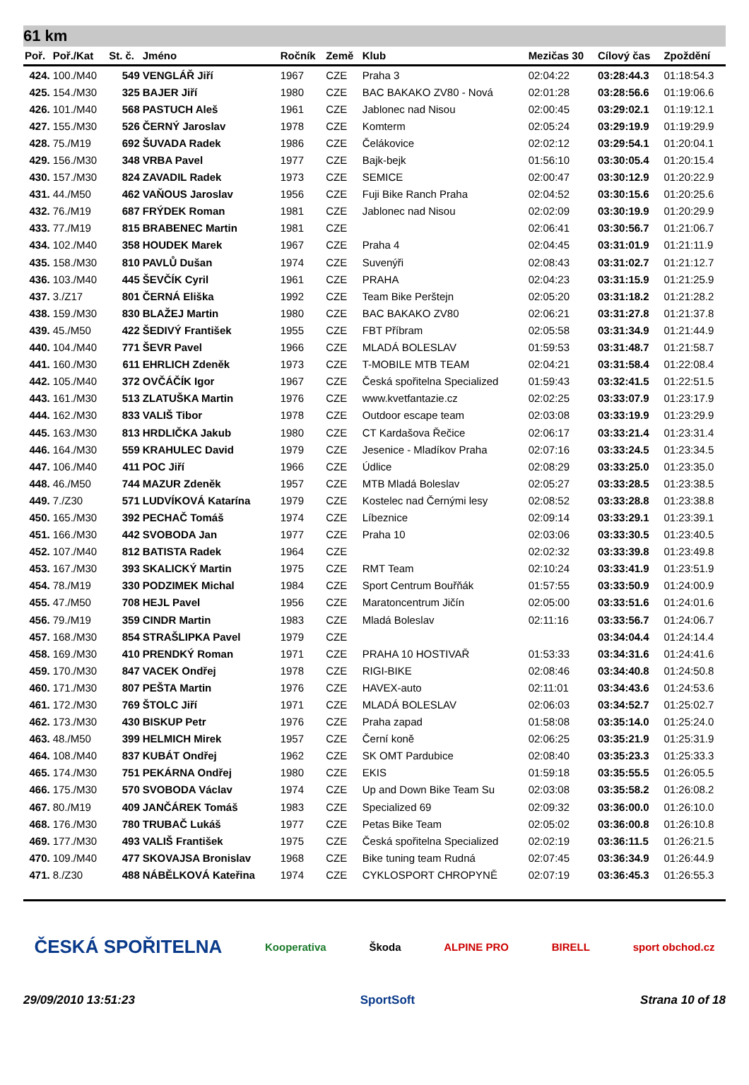61 km
| Poř. | Poř./Kat | St. č. | Jméno | Ročník | Země | Klub | Mezičas 30 | Cílový čas | Zpoždění |
| --- | --- | --- | --- | --- | --- | --- | --- | --- | --- |
| 424. | 100./M40 | 549 | VENGLÁŘ Jiří | 1967 | CZE | Praha 3 | 02:04:22 | 03:28:44.3 | 01:18:54.3 |
| 425. | 154./M30 | 325 | BAJER Jiří | 1980 | CZE | BAC BAKAKO ZV80 - Nová | 02:01:28 | 03:28:56.6 | 01:19:06.6 |
| 426. | 101./M40 | 568 | PASTUCH Aleš | 1961 | CZE | Jablonec nad Nisou | 02:00:45 | 03:29:02.1 | 01:19:12.1 |
| 427. | 155./M30 | 526 | ČERNÝ Jaroslav | 1978 | CZE | Komterm | 02:05:24 | 03:29:19.9 | 01:19:29.9 |
| 428. | 75./M19 | 692 | ŠUVADA Radek | 1986 | CZE | Čelákovice | 02:02:12 | 03:29:54.1 | 01:20:04.1 |
| 429. | 156./M30 | 348 | VRBA Pavel | 1977 | CZE | Bajk-bejk | 01:56:10 | 03:30:05.4 | 01:20:15.4 |
| 430. | 157./M30 | 824 | ZAVADIL Radek | 1973 | CZE | SEMICE | 02:00:47 | 03:30:12.9 | 01:20:22.9 |
| 431. | 44./M50 | 462 | VAŇOUS Jaroslav | 1956 | CZE | Fuji Bike Ranch Praha | 02:04:52 | 03:30:15.6 | 01:20:25.6 |
| 432. | 76./M19 | 687 | FRÝDEK Roman | 1981 | CZE | Jablonec nad Nisou | 02:02:09 | 03:30:19.9 | 01:20:29.9 |
| 433. | 77./M19 | 815 | BRABENEC Martin | 1981 | CZE | | 02:06:41 | 03:30:56.7 | 01:21:06.7 |
| 434. | 102./M40 | 358 | HOUDEK Marek | 1967 | CZE | Praha 4 | 02:04:45 | 03:31:01.9 | 01:21:11.9 |
| 435. | 158./M30 | 810 | PAVLŮ Dušan | 1974 | CZE | Suvenýři | 02:08:43 | 03:31:02.7 | 01:21:12.7 |
| 436. | 103./M40 | 445 | ŠEVČÍK Cyril | 1961 | CZE | PRAHA | 02:04:23 | 03:31:15.9 | 01:21:25.9 |
| 437. | 3./Z17 | 801 | ČERNÁ Eliška | 1992 | CZE | Team Bike Perštejn | 02:05:20 | 03:31:18.2 | 01:21:28.2 |
| 438. | 159./M30 | 830 | BLAŽEJ Martin | 1980 | CZE | BAC BAKAKO ZV80 | 02:06:21 | 03:31:27.8 | 01:21:37.8 |
| 439. | 45./M50 | 422 | ŠEDIVÝ František | 1955 | CZE | FBT Příbram | 02:05:58 | 03:31:34.9 | 01:21:44.9 |
| 440. | 104./M40 | 771 | ŠEVR Pavel | 1966 | CZE | MLADÁ BOLESLAV | 01:59:53 | 03:31:48.7 | 01:21:58.7 |
| 441. | 160./M30 | 611 | EHRLICH Zdeněk | 1973 | CZE | T-MOBILE MTB TEAM | 02:04:21 | 03:31:58.4 | 01:22:08.4 |
| 442. | 105./M40 | 372 | OVČÁČÍK Igor | 1967 | CZE | Česká spořitelna Specialized | 01:59:43 | 03:32:41.5 | 01:22:51.5 |
| 443. | 161./M30 | 513 | ZLATUŠKA Martin | 1976 | CZE | www.kvetfantazie.cz | 02:02:25 | 03:33:07.9 | 01:23:17.9 |
| 444. | 162./M30 | 833 | VALIŠ Tibor | 1978 | CZE | Outdoor escape team | 02:03:08 | 03:33:19.9 | 01:23:29.9 |
| 445. | 163./M30 | 813 | HRDLIČKA Jakub | 1980 | CZE | CT Kardašova Řečice | 02:06:17 | 03:33:21.4 | 01:23:31.4 |
| 446. | 164./M30 | 559 | KRAHULEC David | 1979 | CZE | Jesenice - Mladíkov Praha | 02:07:16 | 03:33:24.5 | 01:23:34.5 |
| 447. | 106./M40 | 411 | POC Jiří | 1966 | CZE | Údlice | 02:08:29 | 03:33:25.0 | 01:23:35.0 |
| 448. | 46./M50 | 744 | MAZUR Zdeněk | 1957 | CZE | MTB Mladá Boleslav | 02:05:27 | 03:33:28.5 | 01:23:38.5 |
| 449. | 7./Z30 | 571 | LUDVÍKOVÁ Katarína | 1979 | CZE | Kostelec nad Černými lesy | 02:08:52 | 03:33:28.8 | 01:23:38.8 |
| 450. | 165./M30 | 392 | PECHAČ Tomáš | 1974 | CZE | Líbeznice | 02:09:14 | 03:33:29.1 | 01:23:39.1 |
| 451. | 166./M30 | 442 | SVOBODA Jan | 1977 | CZE | Praha 10 | 02:03:06 | 03:33:30.5 | 01:23:40.5 |
| 452. | 107./M40 | 812 | BATISTA Radek | 1964 | CZE | | 02:02:32 | 03:33:39.8 | 01:23:49.8 |
| 453. | 167./M30 | 393 | SKALICKÝ Martin | 1975 | CZE | RMT Team | 02:10:24 | 03:33:41.9 | 01:23:51.9 |
| 454. | 78./M19 | 330 | PODZIMEK Michal | 1984 | CZE | Sport Centrum Bouřňák | 01:57:55 | 03:33:50.9 | 01:24:00.9 |
| 455. | 47./M50 | 708 | HEJL Pavel | 1956 | CZE | Maratoncentrum Jičín | 02:05:00 | 03:33:51.6 | 01:24:01.6 |
| 456. | 79./M19 | 359 | CINDR Martin | 1983 | CZE | Mladá Boleslav | 02:11:16 | 03:33:56.7 | 01:24:06.7 |
| 457. | 168./M30 | 854 | STRAŠLIPKA Pavel | 1979 | CZE | | | 03:34:04.4 | 01:24:14.4 |
| 458. | 169./M30 | 410 | PRENDKÝ Roman | 1971 | CZE | PRAHA 10 HOSTIVAŘ | 01:53:33 | 03:34:31.6 | 01:24:41.6 |
| 459. | 170./M30 | 847 | VACEK Ondřej | 1978 | CZE | RIGI-BIKE | 02:08:46 | 03:34:40.8 | 01:24:50.8 |
| 460. | 171./M30 | 807 | PEŠTA Martin | 1976 | CZE | HAVEX-auto | 02:11:01 | 03:34:43.6 | 01:24:53.6 |
| 461. | 172./M30 | 769 | ŠTOLC Jiří | 1971 | CZE | MLADÁ BOLESLAV | 02:06:03 | 03:34:52.7 | 01:25:02.7 |
| 462. | 173./M30 | 430 | BISKUP Petr | 1976 | CZE | Praha zapad | 01:58:08 | 03:35:14.0 | 01:25:24.0 |
| 463. | 48./M50 | 399 | HELMICH Mirek | 1957 | CZE | Černí koně | 02:06:25 | 03:35:21.9 | 01:25:31.9 |
| 464. | 108./M40 | 837 | KUBÁT Ondřej | 1962 | CZE | SK OMT Pardubice | 02:08:40 | 03:35:23.3 | 01:25:33.3 |
| 465. | 174./M30 | 751 | PEKÁRNA Ondřej | 1980 | CZE | EKIS | 01:59:18 | 03:35:55.5 | 01:26:05.5 |
| 466. | 175./M30 | 570 | SVOBODA Václav | 1974 | CZE | Up and Down Bike Team Su | 02:03:08 | 03:35:58.2 | 01:26:08.2 |
| 467. | 80./M19 | 409 | JANČÁREK Tomáš | 1983 | CZE | Specialized 69 | 02:09:32 | 03:36:00.0 | 01:26:10.0 |
| 468. | 176./M30 | 780 | TRUBAČ Lukáš | 1977 | CZE | Petas Bike Team | 02:05:02 | 03:36:00.8 | 01:26:10.8 |
| 469. | 177./M30 | 493 | VALIŠ František | 1975 | CZE | Česká spořitelna Specialized | 02:02:19 | 03:36:11.5 | 01:26:21.5 |
| 470. | 109./M40 | 477 | SKOVAJSA Bronislav | 1968 | CZE | Bike tuning team Rudná | 02:07:45 | 03:36:34.9 | 01:26:44.9 |
| 471. | 8./Z30 | 488 | NÁBĚLKOVÁ Kateřina | 1974 | CZE | CYKLOSPORT CHROPYNĚ | 02:07:19 | 03:36:45.3 | 01:26:55.3 |
ČESKÁ SPOŘITELNA Kooperativa Škoda ALPINE PRO BIRELL sport obchod.cz
29/09/2010 13:51:23 SportSoft Strana 10 of 18